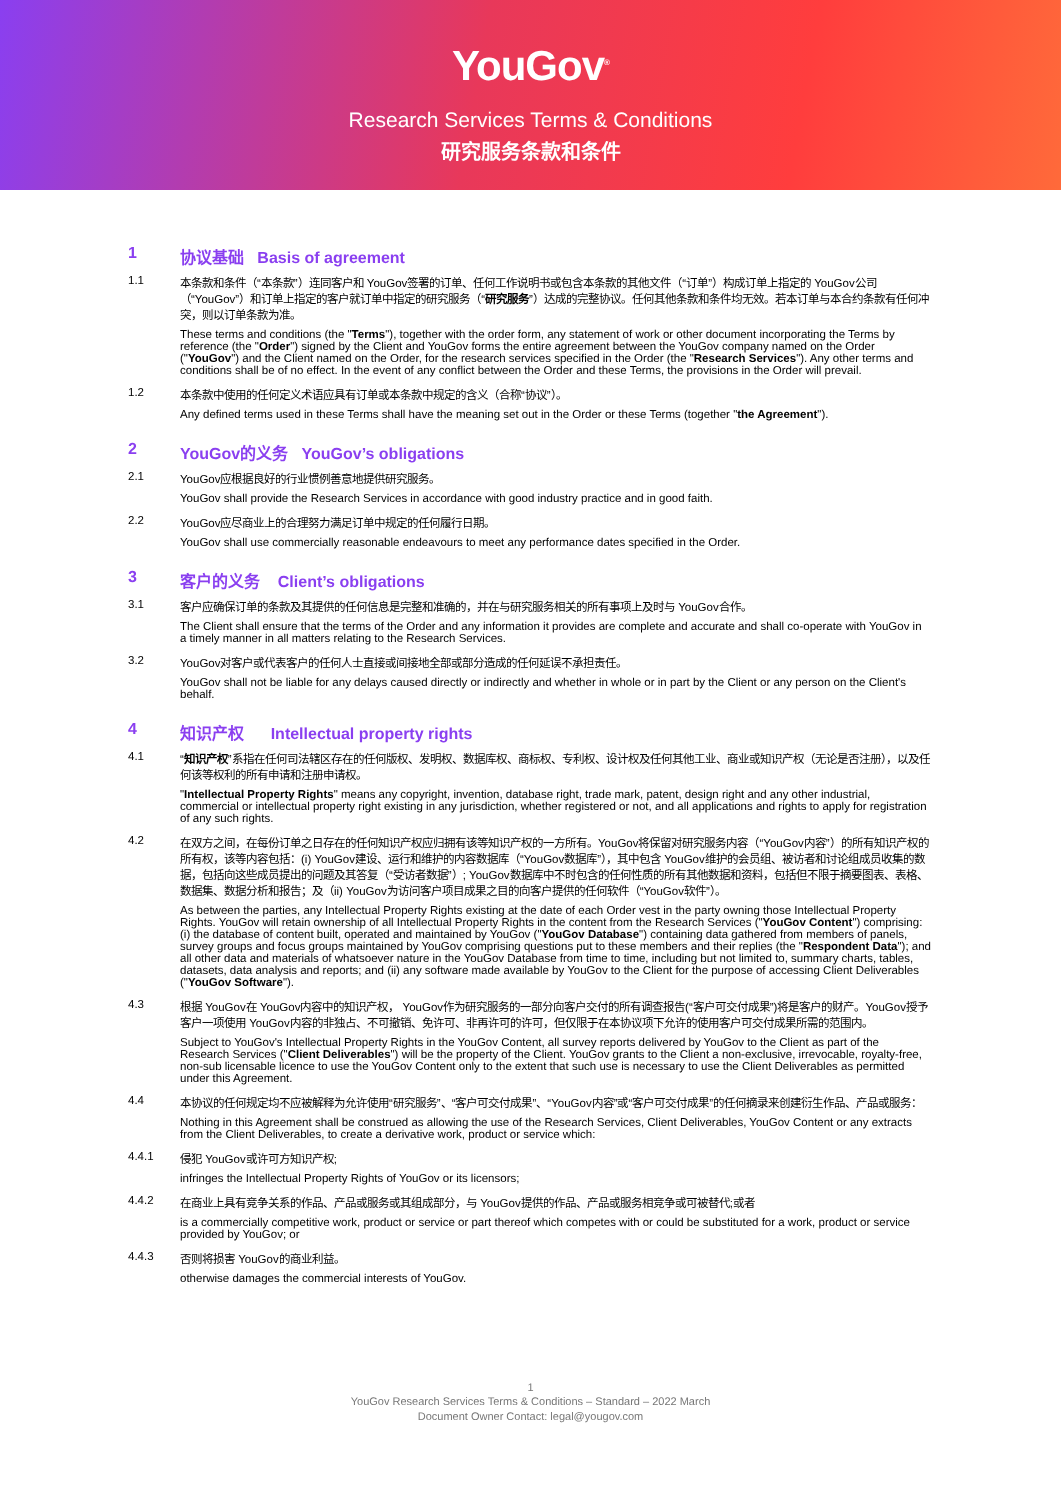YouGov<sup>®</sup>
Research Services Terms & Conditions
研究服务条款和条件
1 协议基础 Basis of agreement
1.1 本条款和条件（“本条款”）连同客户和 YouGov签署的订单、任何工作说明书或包含本条款的其他文件（“订单”）构成订单上指定的 YouGov公司（“YouGov”）和订单上指定的客户就订单中指定的研究服务（“研究服务”）达成的完整协议。任何其他条款和条件均无效。若本订单与本合约条款有任何冲突，则以订单条款为准。
These terms and conditions (the "Terms"), together with the order form, any statement of work or other document incorporating the Terms by reference (the "Order") signed by the Client and YouGov forms the entire agreement between the YouGov company named on the Order ("YouGov") and the Client named on the Order, for the research services specified in the Order (the "Research Services"). Any other terms and conditions shall be of no effect. In the event of any conflict between the Order and these Terms, the provisions in the Order will prevail.
1.2 本条款中使用的任何定义术语应具有订单或本条款中规定的含义（合称“协议”）。
Any defined terms used in these Terms shall have the meaning set out in the Order or these Terms (together "the Agreement").
2 YouGov的义务 YouGov’s obligations
2.1 YouGov应根据良好的行业惯例善意地提供研究服务。
YouGov shall provide the Research Services in accordance with good industry practice and in good faith.
2.2 YouGov应尽商业上的合理努力满足订单中规定的任何履行日期。
YouGov shall use commercially reasonable endeavours to meet any performance dates specified in the Order.
3 客户的义务 Client’s obligations
3.1 客户应确保订单的条款及其提供的任何信息是完整和准确的，并在与研究服务相关的所有事项上及时与 YouGov合作。
The Client shall ensure that the terms of the Order and any information it provides are complete and accurate and shall co-operate with YouGov in a timely manner in all matters relating to the Research Services.
3.2 YouGov对客户或代表客户的任何人士直接或间接地全部或部分造成的任何延误不承担责任。
YouGov shall not be liable for any delays caused directly or indirectly and whether in whole or in part by the Client or any person on the Client's behalf.
4 知识产权 Intellectual property rights
4.1 “知识产权”系指在任何司法辖区存在的任何版权、发明权、数据库权、商标权、专利权、设计权及任何其他工业、商业或知识产权（无论是否注册），以及任何该等权利的所有申请和注册申请权。
"Intellectual Property Rights" means any copyright, invention, database right, trade mark, patent, design right and any other industrial, commercial or intellectual property right existing in any jurisdiction, whether registered or not, and all applications and rights to apply for registration of any such rights.
4.2 在双方之间，在每份订单之日存在的任何知识产权应归拥有该等知识产权的一方所有。YouGov将保留对研究服务内容（“YouGov内容”）的所有知识产权的所有权，该等内容包括：(i) YouGov建设、运行和维护的内容数据库（“YouGov数据库”），其中包含 YouGov维护的会员组、被访者和讨论组成员收集的数据，包括向这些成员提出的问题及其答复（“受访者数据”）; YouGov数据库中不时包含的任何性质的所有其他数据和资料，包括但不限于摘要图表、表格、数据集、数据分析和报告；及（ii) YouGov为访问客户项目成果之目的向客户提供的任何软件（“YouGov软件”）。
As between the parties, any Intellectual Property Rights existing at the date of each Order vest in the party owning those Intellectual Property Rights. YouGov will retain ownership of all Intellectual Property Rights in the content from the Research Services ("YouGov Content") comprising: (i) the database of content built, operated and maintained by YouGov ("YouGov Database") containing data gathered from members of panels, survey groups and focus groups maintained by YouGov comprising questions put to these members and their replies (the "Respondent Data"); and all other data and materials of whatsoever nature in the YouGov Database from time to time, including but not limited to, summary charts, tables, datasets, data analysis and reports; and (ii) any software made available by YouGov to the Client for the purpose of accessing Client Deliverables ("YouGov Software").
4.3 根据 YouGov在 YouGov内容中的知识产权， YouGov作为研究服务的一部分向客户交付的所有调查报告(“客户可交付成果”)将是客户的财产。YouGov授予客户一项使用 YouGov内容的非独占、不可撤销、免许可、非再许可的许可，但仅限于在本协议项下允许的使用客户可交付成果所需的范围内。
Subject to YouGov's Intellectual Property Rights in the YouGov Content, all survey reports delivered by YouGov to the Client as part of the Research Services ("Client Deliverables") will be the property of the Client. YouGov grants to the Client a non-exclusive, irrevocable, royalty-free, non-sub licensable licence to use the YouGov Content only to the extent that such use is necessary to use the Client Deliverables as permitted under this Agreement.
4.4 本协议的任何规定均不应被解释为允许使用“研究服务”、“客户可交付成果”、“YouGov内容”或“客户可交付成果”的任何摘录来创建衍生作品、产品或服务：
Nothing in this Agreement shall be construed as allowing the use of the Research Services, Client Deliverables, YouGov Content or any extracts from the Client Deliverables, to create a derivative work, product or service which:
4.4.1 侵犯 YouGov或许可方知识产权;
infringes the Intellectual Property Rights of YouGov or its licensors;
4.4.2 在商业上具有竞争关系的作品、产品或服务或其组成部分，与 YouGov提供的作品、产品或服务相竞争或可被替代;或者
is a commercially competitive work, product or service or part thereof which competes with or could be substituted for a work, product or service provided by YouGov; or
4.4.3 否则将损害 YouGov的商业利益。
otherwise damages the commercial interests of YouGov.
1
YouGov Research Services Terms & Conditions – Standard – 2022 March
Document Owner Contact: legal@yougov.com